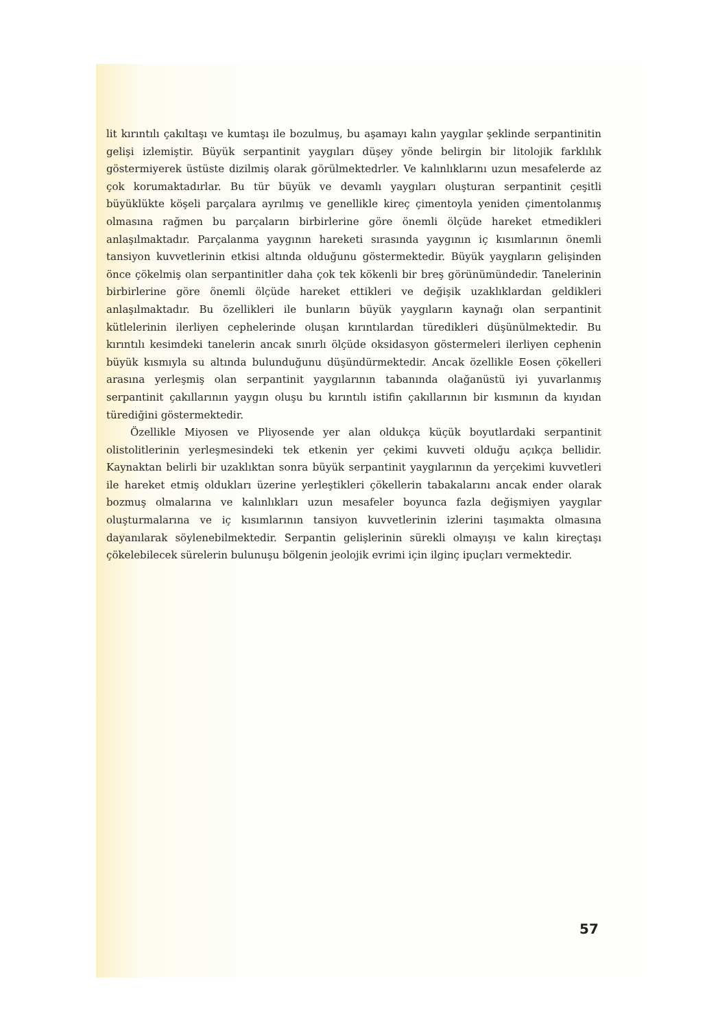lit kırıntılı çakıltaşı ve kumtaşı ile bozulmuş, bu aşamayı kalın yaygılar şeklinde serpantinitin gelişi izlemiştir. Büyük serpantinit yaygıları düşey yönde belirgin bir litolojik farklılık göstermiyerek üstüste dizilmiş olarak görülmektedrler. Ve kalınlıklarını uzun mesafelerde az çok korumaktadırlar. Bu tür büyük ve devamlı yaygıları oluşturan serpantinit çeşitli büyüklükte köşeli parçalara ayrılmış ve genellikle kireç çimentoyla yeniden çimentolanmış olmasına rağmen bu parçaların birbirlerine göre önemli ölçüde hareket etmedikleri anlaşılmaktadır. Parçalanma yaygının hareketi sırasında yaygının iç kısımlarının önemli tansiyon kuvvetlerinin etkisi altında olduğunu göstermektedir. Büyük yaygıların gelişinden önce çökelmiş olan serpantinitler daha çok tek kökenli bir breş görünümündedir. Tanelerinin birbirlerine göre önemli ölçüde hareket ettikleri ve değişik uzaklıklardan geldikleri anlaşılmaktadır. Bu özellikleri ile bunların büyük yaygıların kaynağı olan serpantinit kütlelerinin ilerliyen cephelerinde oluşan kırıntılardan türedikleri düşünülmektedir. Bu kırıntılı kesimdeki tanelerin ancak sınırlı ölçüde oksidasyon göstermeleri ilerliyen cephenin büyük kısmıyla su altında bulunduğunu düşündürmektedir. Ancak özellikle Eosen çökelleri arasına yerleşmiş olan serpantinit yaygılarının tabanında olağanüstü iyi yuvarlanmış serpantinit çakıllarının yaygın oluşu bu kırıntılı istifin çakıllarının bir kısmının da kıyıdan türediğini göstermektedir.
Özellikle Miyosen ve Pliyosende yer alan oldukça küçük boyutlardaki serpantinit olistolitlerinin yerleşmesindeki tek etkenin yer çekimi kuvveti olduğu açıkça bellidir. Kaynaktan belirli bir uzaklıktan sonra büyük serpantinit yaygılarının da yerçekimi kuvvetleri ile hareket etmiş oldukları üzerine yerleştikleri çökellerin tabakalarını ancak ender olarak bozmuş olmalarına ve kalınlıkları uzun mesafeler boyunca fazla değişmiyen yaygılar oluşturmalarına ve iç kısımlarının tansiyon kuvvetlerinin izlerini taşımakta olmasına dayanılarak söylenebilmektedir. Serpantin gelişlerinin sürekli olmayışı ve kalın kireçtaşı çökelebilecek sürelerin bulunuşu bölgenin jeolojik evrimi için ilginç ipuçları vermektedir.
57